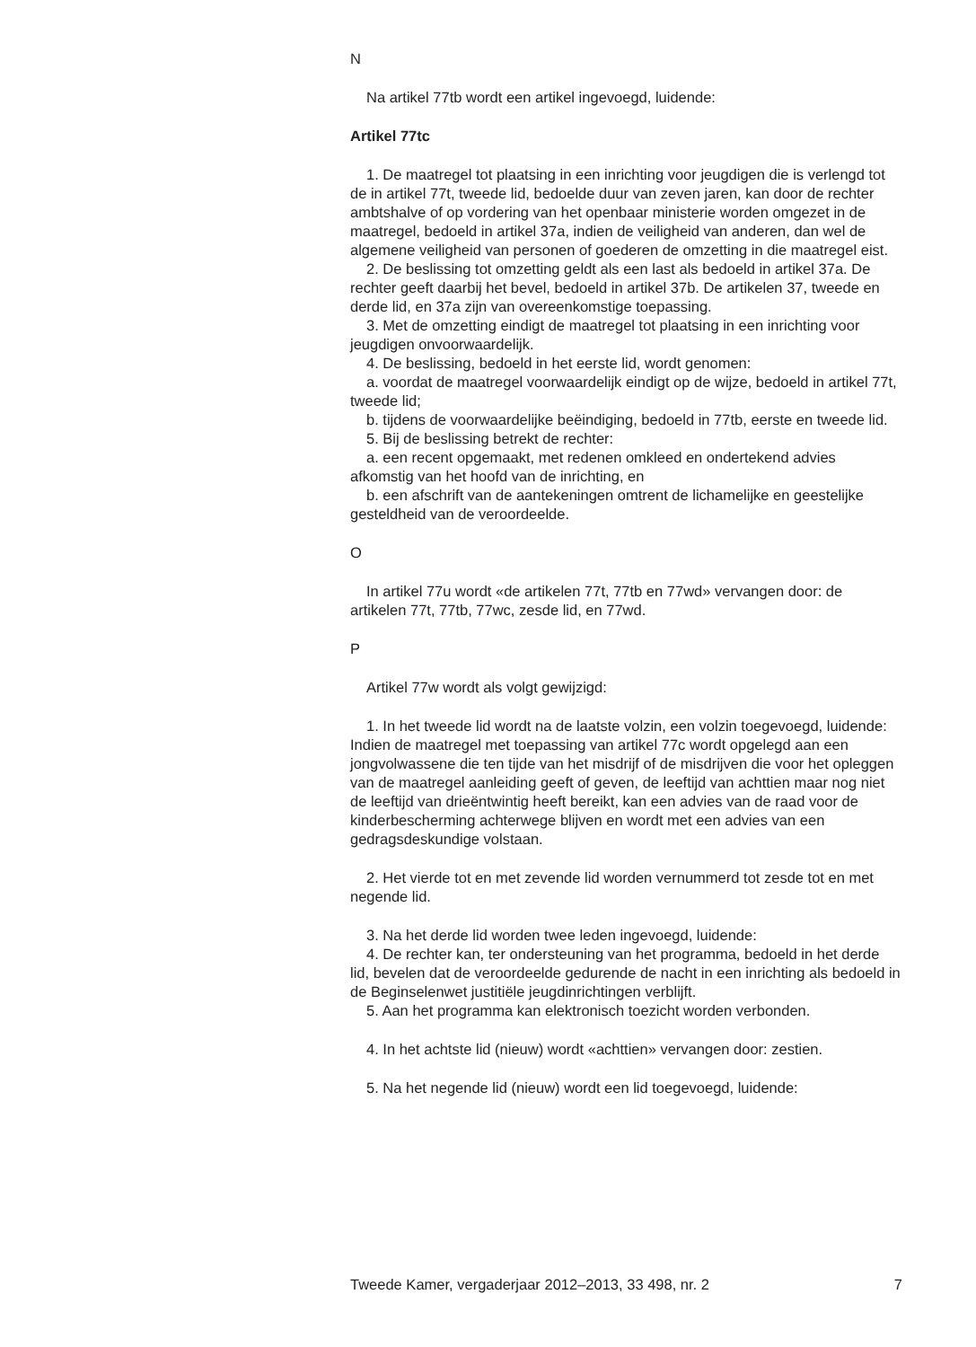N
Na artikel 77tb wordt een artikel ingevoegd, luidende:
Artikel 77tc
1. De maatregel tot plaatsing in een inrichting voor jeugdigen die is verlengd tot de in artikel 77t, tweede lid, bedoelde duur van zeven jaren, kan door de rechter ambtshalve of op vordering van het openbaar ministerie worden omgezet in de maatregel, bedoeld in artikel 37a, indien de veiligheid van anderen, dan wel de algemene veiligheid van personen of goederen de omzetting in die maatregel eist.
2. De beslissing tot omzetting geldt als een last als bedoeld in artikel 37a. De rechter geeft daarbij het bevel, bedoeld in artikel 37b. De artikelen 37, tweede en derde lid, en 37a zijn van overeenkomstige toepassing.
3. Met de omzetting eindigt de maatregel tot plaatsing in een inrichting voor jeugdigen onvoorwaardelijk.
4. De beslissing, bedoeld in het eerste lid, wordt genomen:
a. voordat de maatregel voorwaardelijk eindigt op de wijze, bedoeld in artikel 77t, tweede lid;
b. tijdens de voorwaardelijke beëindiging, bedoeld in 77tb, eerste en tweede lid.
5. Bij de beslissing betrekt de rechter:
a. een recent opgemaakt, met redenen omkleed en ondertekend advies afkomstig van het hoofd van de inrichting, en
b. een afschrift van de aantekeningen omtrent de lichamelijke en geestelijke gesteldheid van de veroordeelde.
O
In artikel 77u wordt «de artikelen 77t, 77tb en 77wd» vervangen door: de artikelen 77t, 77tb, 77wc, zesde lid, en 77wd.
P
Artikel 77w wordt als volgt gewijzigd:
1. In het tweede lid wordt na de laatste volzin, een volzin toegevoegd, luidende: Indien de maatregel met toepassing van artikel 77c wordt opgelegd aan een jongvolwassene die ten tijde van het misdrijf of de misdrijven die voor het opleggen van de maatregel aanleiding geeft of geven, de leeftijd van achttien maar nog niet de leeftijd van drieëntwintig heeft bereikt, kan een advies van de raad voor de kinderbescherming achterwege blijven en wordt met een advies van een gedragsdeskundige volstaan.
2. Het vierde tot en met zevende lid worden vernummerd tot zesde tot en met negende lid.
3. Na het derde lid worden twee leden ingevoegd, luidende:
4. De rechter kan, ter ondersteuning van het programma, bedoeld in het derde lid, bevelen dat de veroordeelde gedurende de nacht in een inrichting als bedoeld in de Beginselenwet justitiële jeugdinrichtingen verblijft.
5. Aan het programma kan elektronisch toezicht worden verbonden.
4. In het achtste lid (nieuw) wordt «achttien» vervangen door: zestien.
5. Na het negende lid (nieuw) wordt een lid toegevoegd, luidende:
Tweede Kamer, vergaderjaar 2012–2013, 33 498, nr. 2 7